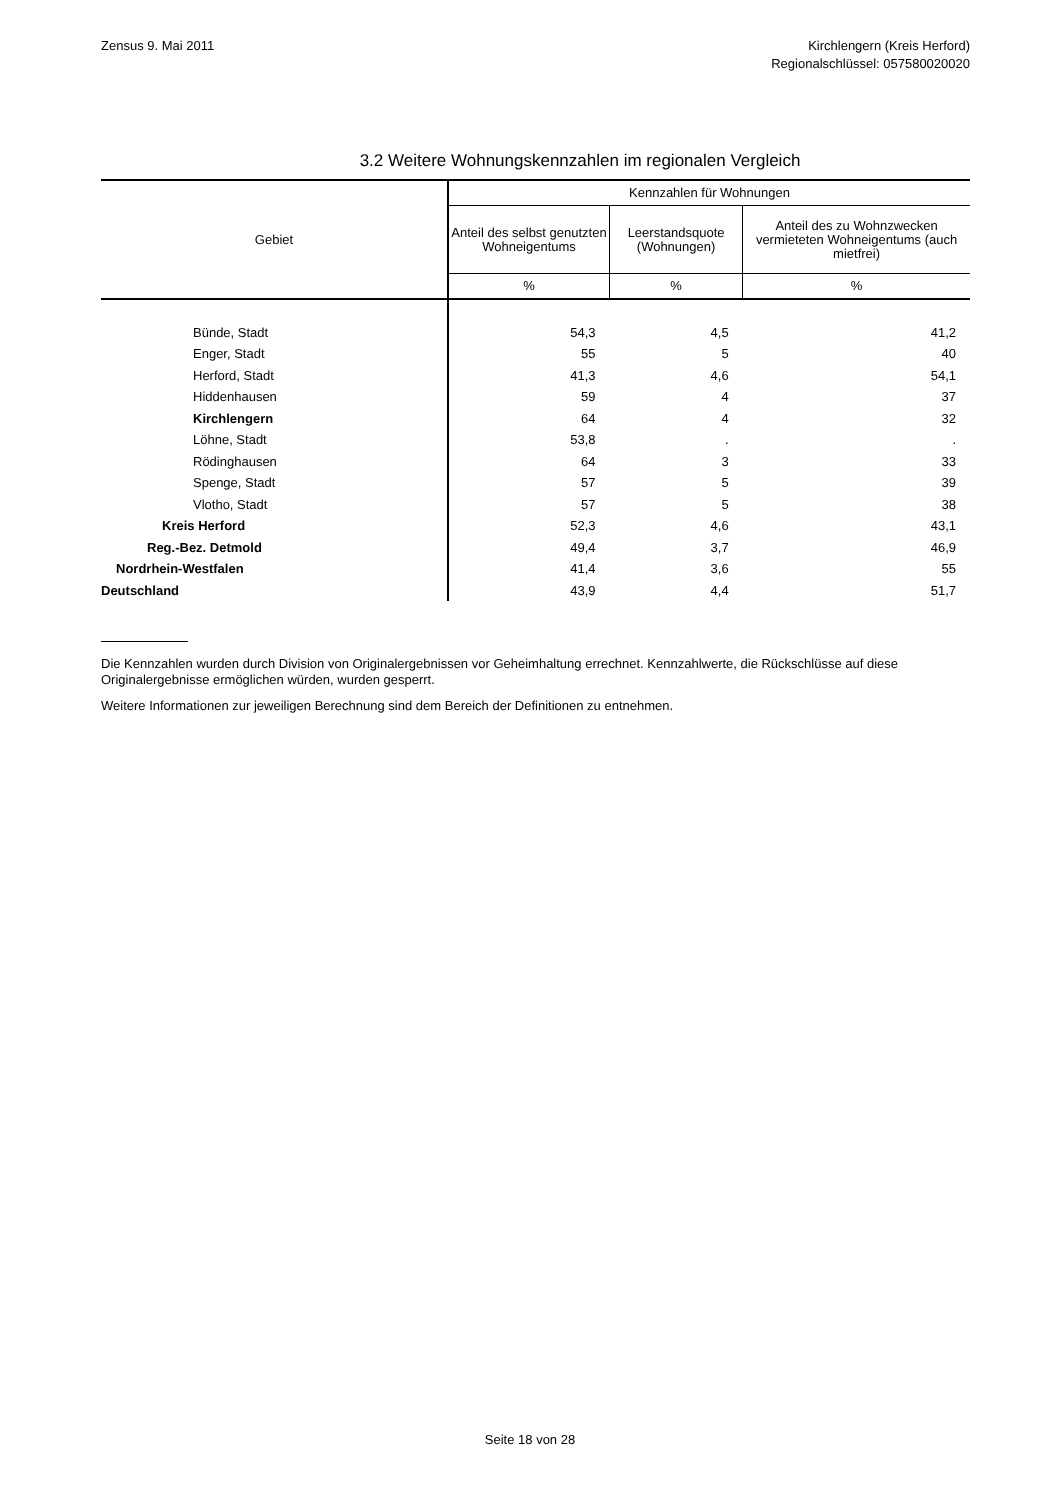Zensus 9. Mai 2011 Kirchlengern (Kreis Herford)
Regionalschlüssel: 057580020020
3.2 Weitere Wohnungskennzahlen im regionalen Vergleich
| Gebiet | Kennzahlen für Wohnungen | | |
| --- | --- | --- | --- |
| | Anteil des selbst genutzten Wohneigentums | Leerstandsquote (Wohnungen) | Anteil des zu Wohnzwecken vermieteten Wohneigentums (auch mietfrei) |
| | % | % | % |
| Bünde, Stadt | 54,3 | 4,5 | 41,2 |
| Enger, Stadt | 55 | 5 | 40 |
| Herford, Stadt | 41,3 | 4,6 | 54,1 |
| Hiddenhausen | 59 | 4 | 37 |
| Kirchlengern | 64 | 4 | 32 |
| Löhne, Stadt | 53,8 | . | . |
| Rödinghausen | 64 | 3 | 33 |
| Spenge, Stadt | 57 | 5 | 39 |
| Vlotho, Stadt | 57 | 5 | 38 |
| Kreis Herford | 52,3 | 4,6 | 43,1 |
| Reg.-Bez. Detmold | 49,4 | 3,7 | 46,9 |
| Nordrhein-Westfalen | 41,4 | 3,6 | 55 |
| Deutschland | 43,9 | 4,4 | 51,7 |
Die Kennzahlen wurden durch Division von Originalergebnissen vor Geheimhaltung errechnet. Kennzahlwerte, die Rückschlüsse auf diese Originalergebnisse ermöglichen würden, wurden gesperrt.
Weitere Informationen zur jeweiligen Berechnung sind dem Bereich der Definitionen zu entnehmen.
Seite 18 von 28